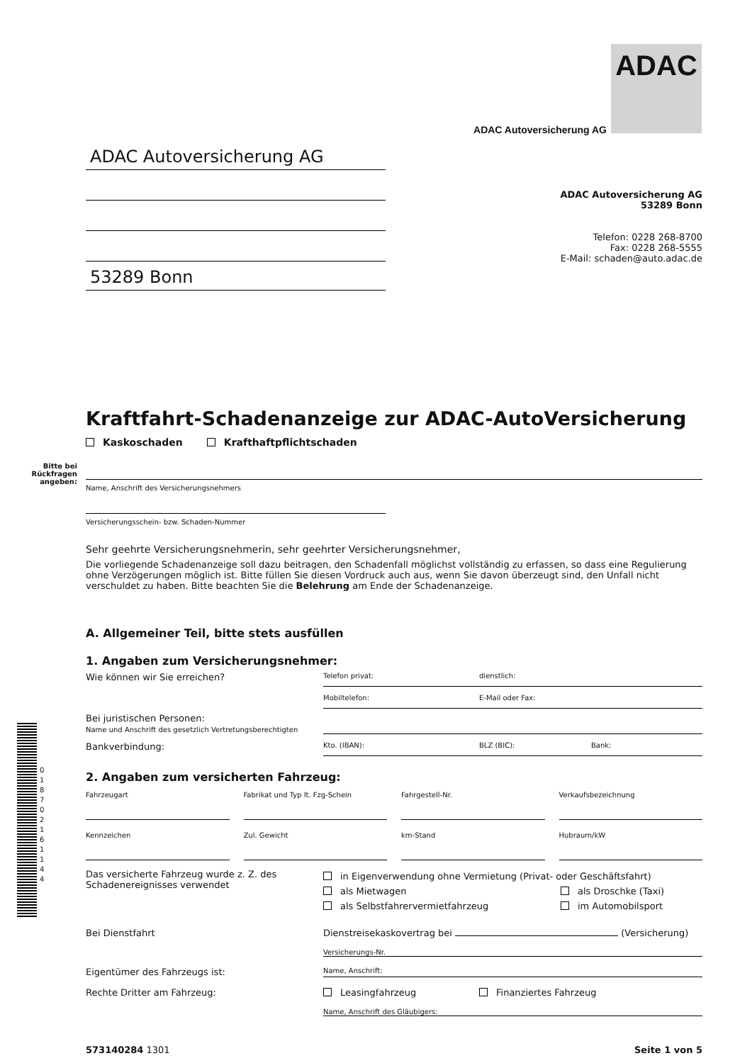ADAC
ADAC Autoversicherung AG
ADAC Autoversicherung AG
53289 Bonn
ADAC Autoversicherung AG
53289 Bonn
Telefon: 0228 268-8700
Fax: 0228 268-5555
E-Mail: schaden@auto.adac.de
Kraftfahrt-Schadenanzeige zur ADAC-AutoVersicherung
Kaskoschaden Krafthaftpflichtschaden
Bitte bei Rückfragen angeben:
Name, Anschrift des Versicherungsnehmers
Versicherungsschein- bzw. Schaden-Nummer
Sehr geehrte Versicherungsnehmerin, sehr geehrter Versicherungsnehmer,
Die vorliegende Schadenanzeige soll dazu beitragen, den Schadenfall möglichst vollständig zu erfassen, so dass eine Regulierung ohne Verzögerungen möglich ist. Bitte füllen Sie diesen Vordruck auch aus, wenn Sie davon überzeugt sind, den Unfall nicht verschuldet zu haben. Bitte beachten Sie die Belehrung am Ende der Schadenanzeige.
A. Allgemeiner Teil, bitte stets ausfüllen
1. Angaben zum Versicherungsnehmer:
Wie können wir Sie erreichen?
Telefon privat: dienstlich:
Mobiltelefon: E-Mail oder Fax:
Bei juristischen Personen:
Name und Anschrift des gesetzlich Vertretungsberechtigten
Bankverbindung:
Kto. (IBAN): BLZ (BIC): Bank:
2. Angaben zum versicherten Fahrzeug:
Fahrzeugart
Fabrikat und Typ lt. Fzg-Schein
Fahrgestell-Nr. Verkaufsbezeichnung
Kennzeichen
Zul. Gewicht km-Stand Hubraum/kW
Das versicherte Fahrzeug wurde z. Z. des Schadenereignisses verwendet
in Eigenverwendung ohne Vermietung (Privat- oder Geschäftsfahrt)
als Mietwagen als Droschke (Taxi)
als Selbstfahrervermietfahrzeug im Automobilsport
Bei Dienstfahrt Dienstreisekaskovertrag bei (Versicherung)
Versicherungs-Nr.
Eigentümer des Fahrzeugs ist:
Name, Anschrift:
Rechte Dritter am Fahrzeug: Leasingfahrzeug Finanziertes Fahrzeug
Name, Anschrift des Gläubigers:
573140284 1301 Seite 1 von 5
0 1 8 7 0 2 1 6 1 1 4 4